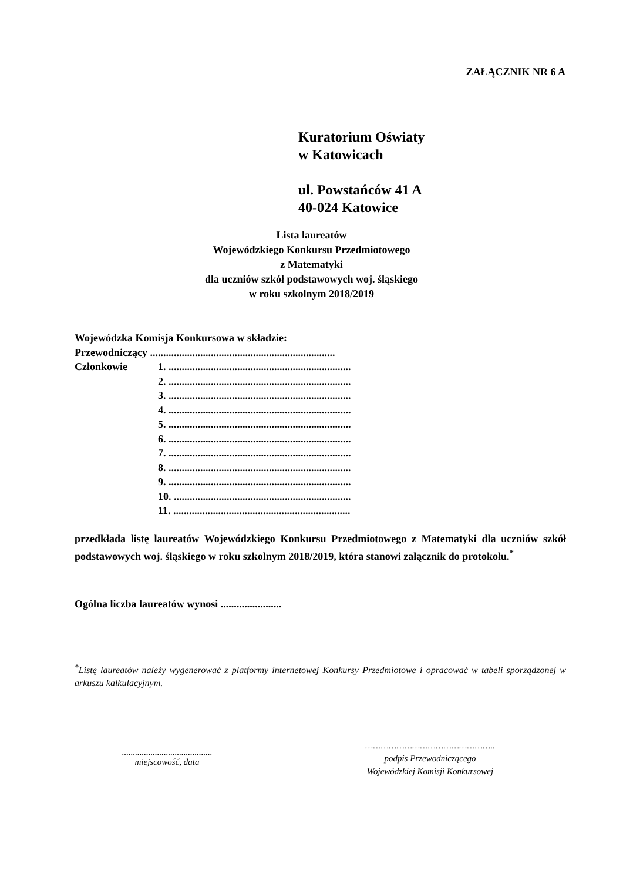ZAŁĄCZNIK NR 6 A
Kuratorium Oświaty
w Katowicach
ul. Powstańców 41 A
40-024 Katowice
Lista laureatów
Wojewódzkiego Konkursu Przedmiotowego
z Matematyki
dla uczniów szkół podstawowych woj. śląskiego
w roku szkolnym 2018/2019
Wojewódzka Komisja Konkursowa w składzie:
Przewodniczący ......................................................................
Członkowie 1. .....................................................................
2. .....................................................................
3. .....................................................................
4. .....................................................................
5. .....................................................................
6. .....................................................................
7. .....................................................................
8. .....................................................................
9. .....................................................................
10. ...................................................................
11. ...................................................................
przedkłada listę laureatów Wojewódzkiego Konkursu Przedmiotowego z Matematyki dla uczniów szkół podstawowych woj. śląskiego w roku szkolnym 2018/2019, która stanowi załącznik do protokołu.<sup>*</sup>
Ogólna liczba laureatów wynosi .......................
<sup>*</sup> Listę laureatów należy wygenerować z platformy internetowej Konkursy Przedmiotowe i opracować w tabeli sporządzonej w arkuszu kalkulacyjnym.
.........................................
miejscowość, data
…………………………………………..
podpis Przewodniczącego
Wojewódzkiej Komisji Konkursowej